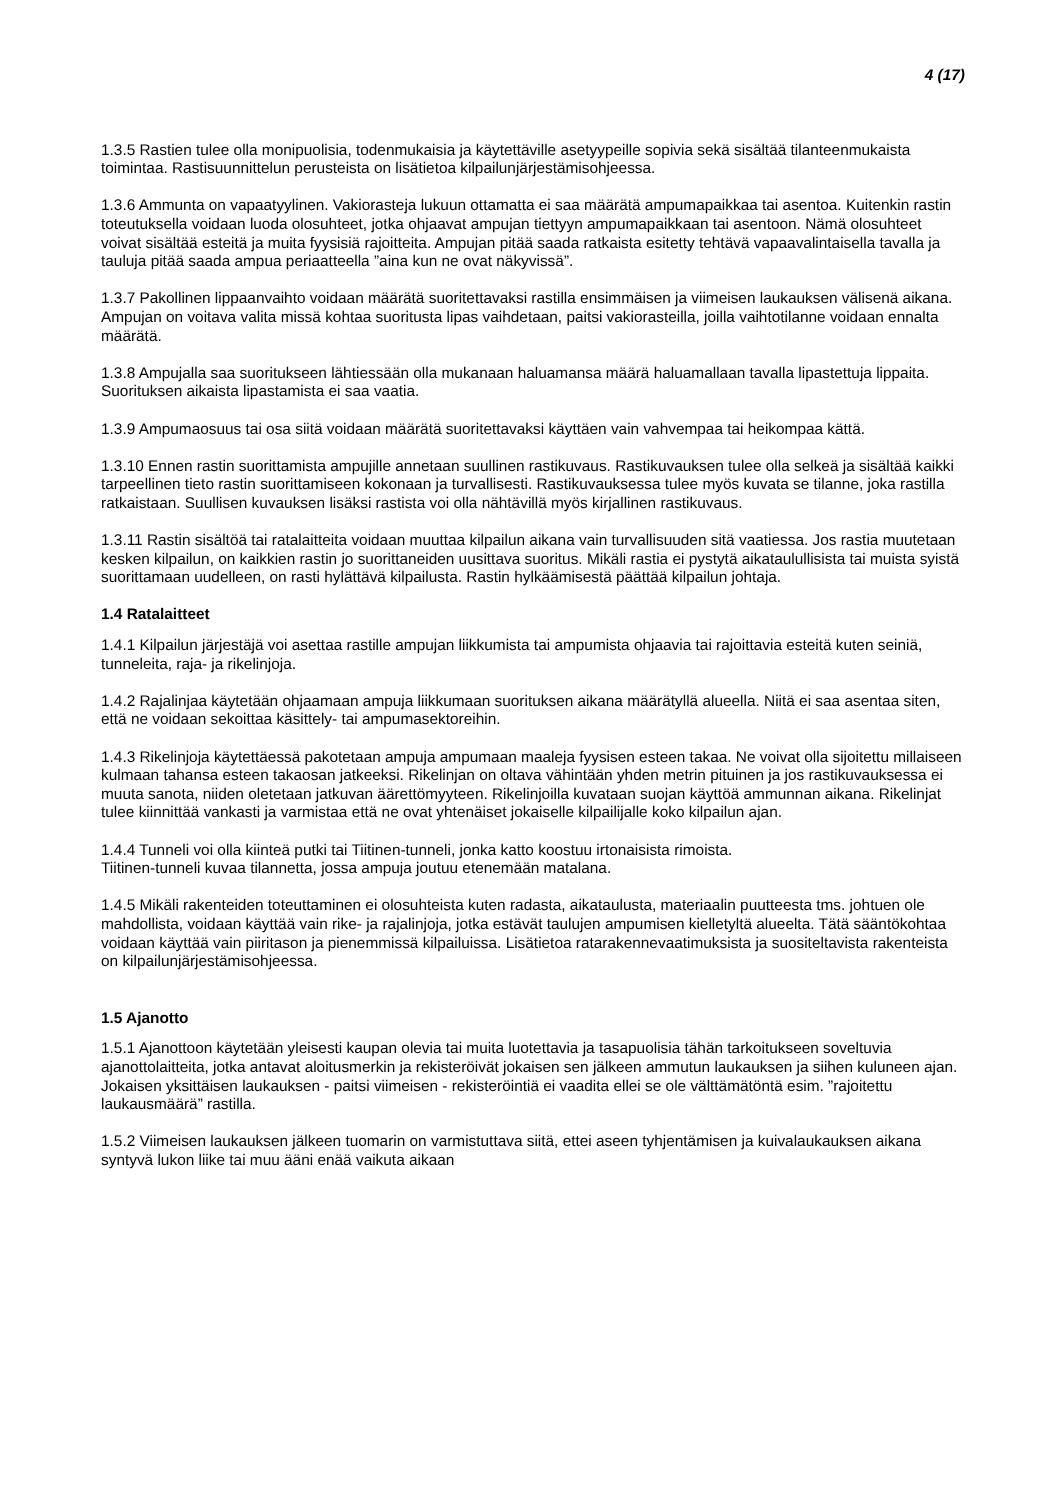4 (17)
1.3.5 Rastien tulee olla monipuolisia, todenmukaisia ja käytettäville asetyypeille sopivia sekä sisältää tilanteenmukaista toimintaa. Rastisuunnittelun perusteista on lisätietoa kilpailunjärjestämisohjeessa.
1.3.6 Ammunta on vapaatyylinen. Vakiorasteja lukuun ottamatta ei saa määrätä ampumapaikkaa tai asentoa. Kuitenkin rastin toteutuksella voidaan luoda olosuhteet, jotka ohjaavat ampujan tiettyyn ampumapaikkaan tai asentoon. Nämä olosuhteet voivat sisältää esteitä ja muita fyysisiä rajoitteita. Ampujan pitää saada ratkaista esitetty tehtävä vapaavalintaisella tavalla ja tauluja pitää saada ampua periaatteella ”aina kun ne ovat näkyvissä”.
1.3.7 Pakollinen lippaanvaihto voidaan määrätä suoritettavaksi rastilla ensimmäisen ja viimeisen laukauksen välisenä aikana. Ampujan on voitava valita missä kohtaa suoritusta lipas vaihdetaan, paitsi vakiorasteilla, joilla vaihtotilanne voidaan ennalta määrätä.
1.3.8 Ampujalla saa suoritukseen lähtiessään olla mukanaan haluamansa määrä haluamallaan tavalla lipastettuja lippaita. Suorituksen aikaista lipastamista ei saa vaatia.
1.3.9 Ampumaosuus tai osa siitä voidaan määrätä suoritettavaksi käyttäen vain vahvempaa tai heikompaa kättä.
1.3.10 Ennen rastin suorittamista ampujille annetaan suullinen rastikuvaus. Rastikuvauksen tulee olla selkeä ja sisältää kaikki tarpeellinen tieto rastin suorittamiseen kokonaan ja turvallisesti. Rastikuvauksessa tulee myös kuvata se tilanne, joka rastilla ratkaistaan. Suullisen kuvauksen lisäksi rastista voi olla nähtävillä myös kirjallinen rastikuvaus.
1.3.11 Rastin sisältöä tai ratalaitteita voidaan muuttaa kilpailun aikana vain turvallisuuden sitä vaatiessa. Jos rastia muutetaan kesken kilpailun, on kaikkien rastin jo suorittaneiden uusittava suoritus. Mikäli rastia ei pystytä aikataulullisista tai muista syistä suorittamaan uudelleen, on rasti hylättävä kilpailusta. Rastin hylkäämisestä päättää kilpailun johtaja.
1.4 Ratalaitteet
1.4.1 Kilpailun järjestäjä voi asettaa rastille ampujan liikkumista tai ampumista ohjaavia tai rajoittavia esteitä kuten seiniä, tunneleita, raja- ja rikelinjoja.
1.4.2 Rajalinjaa käytetään ohjaamaan ampuja liikkumaan suorituksen aikana määrätyllä alueella. Niitä ei saa asentaa siten, että ne voidaan sekoittaa käsittely- tai ampumasektoreihin.
1.4.3 Rikelinjoja käytettäessä pakotetaan ampuja ampumaan maaleja fyysisen esteen takaa. Ne voivat olla sijoitettu millaiseen kulmaan tahansa esteen takaosan jatkeeksi. Rikelinjan on oltava vähintään yhden metrin pituinen ja jos rastikuvauksessa ei muuta sanota, niiden oletetaan jatkuvan äärettömyyteen. Rikelinjoilla kuvataan suojan käyttöä ammunnan aikana. Rikelinjat tulee kiinnittää vankasti ja varmistaa että ne ovat yhtenäiset jokaiselle kilpailijalle koko kilpailun ajan.
1.4.4 Tunneli voi olla kiinteä putki tai Tiitinen-tunneli, jonka katto koostuu irtonaisista rimoista.
Tiitinen-tunneli kuvaa tilannetta, jossa ampuja joutuu etenemään matalana.
1.4.5 Mikäli rakenteiden toteuttaminen ei olosuhteista kuten radasta, aikataulusta, materiaalin puutteesta tms. johtuen ole mahdollista, voidaan käyttää vain rike- ja rajalinjoja, jotka estävät taulujen ampumisen kielletyltä alueelta. Tätä sääntökohtaa voidaan käyttää vain piiritason ja pienemmissä kilpailuissa. Lisätietoa ratarakennevaatimuksista ja suositeltavista rakenteista on kilpailunjärjestämisohjeessa.
1.5 Ajanotto
1.5.1 Ajanottoon käytetään yleisesti kaupan olevia tai muita luotettavia ja tasapuolisia tähän tarkoitukseen soveltuvia ajanottolaitteita, jotka antavat aloitusmerkin ja rekisteröivät jokaisen sen jälkeen ammutun laukauksen ja siihen kuluneen ajan. Jokaisen yksittäisen laukauksen - paitsi viimeisen - rekisteröintiä ei vaadita ellei se ole välttämätöntä esim. ”rajoitettu laukausmäärä” rastilla.
1.5.2 Viimeisen laukauksen jälkeen tuomarin on varmistuttava siitä, ettei aseen tyhjentämisen ja kuivalaukauksen aikana syntyvä lukon liike tai muu ääni enää vaikuta aikaan